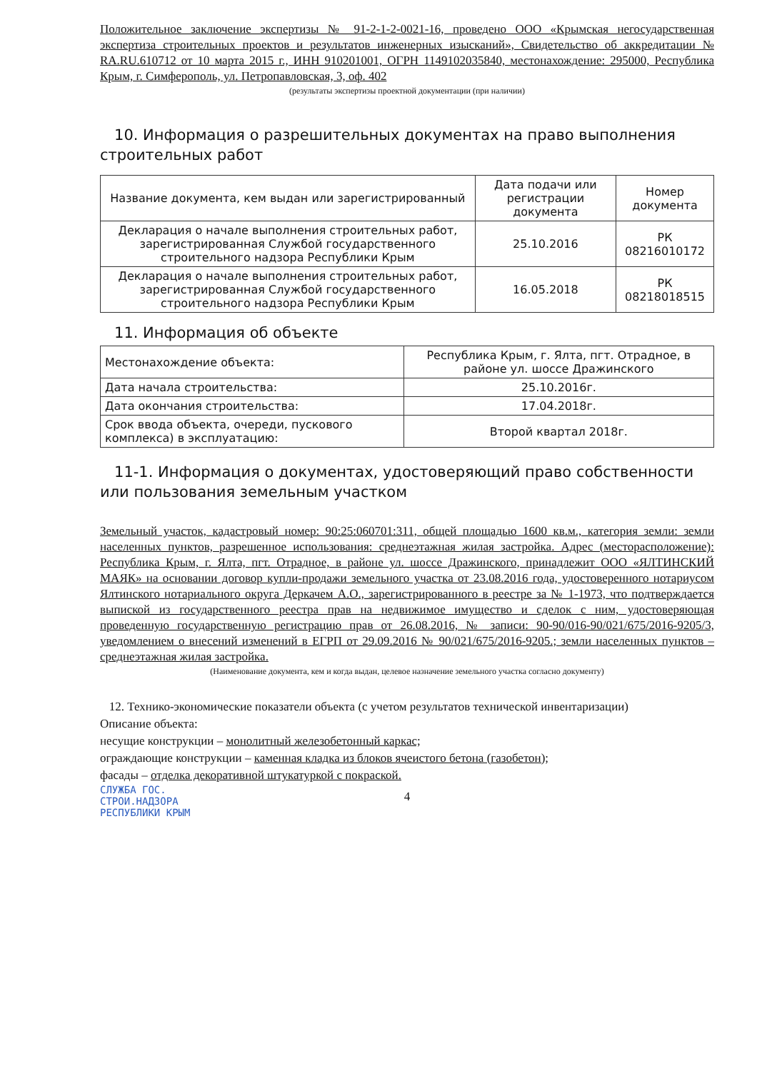Положительное заключение экспертизы № 91-2-1-2-0021-16, проведено ООО «Крымская негосударственная экспертиза строительных проектов и результатов инженерных изысканий», Свидетельство об аккредитации № RA.RU.610712 от 10 марта 2015 г., ИНН 910201001, ОГРН 1149102035840, местонахождение: 295000, Республика Крым, г. Симферополь, ул. Петропавловская, 3, оф. 402
(результаты экспертизы проектной документации (при наличии)
10. Информация о разрешительных документах на право выполнения строительных работ
| Название документа, кем выдан или зарегистрированный | Дата подачи или регистрации документа | Номер документа |
| --- | --- | --- |
| Декларация о начале выполнения строительных работ, зарегистрированная Службой государственного строительного надзора Республики Крым | 25.10.2016 | РК 08216010172 |
| Декларация о начале выполнения строительных работ, зарегистрированная Службой государственного строительного надзора Республики Крым | 16.05.2018 | РК 08218018515 |
11. Информация об объекте
| Местонахождение объекта: | Республика Крым, г. Ялта, пгт. Отрадное, в районе ул. шоссе Дражинского |
| Дата начала строительства: | 25.10.2016г. |
| Дата окончания строительства: | 17.04.2018г. |
| Срок ввода объекта, очереди, пускового комплекса) в эксплуатацию: | Второй квартал 2018г. |
11-1. Информация о документах, удостоверяющий право собственности или пользования земельным участком
Земельный участок, кадастровый номер: 90:25:060701:311, общей площадью 1600 кв.м., категория земли: земли населенных пунктов, разрешенное использования: среднеэтажная жилая застройка. Адрес (месторасположение): Республика Крым, г. Ялта, пгт. Отрадное, в районе ул. шоссе Дражинского, принадлежит ООО «ЯЛТИНСКИЙ МАЯК» на основании договор купли-продажи земельного участка от 23.08.2016 года, удостоверенного нотариусом Ялтинского нотариального округа Деркачем А.О., зарегистрированного в реестре за № 1-1973, что подтверждается выпиской из государственного реестра прав на недвижимое имущество и сделок с ним, удостоверяющая проведенную государственную регистрацию прав от 26.08.2016, № записи: 90-90/016-90/021/675/2016-9205/3, уведомлением о внесений изменений в ЕГРП от 29.09.2016 № 90/021/675/2016-9205.; земли населенных пунктов – среднеэтажная жилая застройка.
(Наименование документа, кем и когда выдан, целевое назначение земельного участка согласно документу)
12. Технико-экономические показатели объекта (с учетом результатов технической инвентаризации)
Описание объекта:
несущие конструкции – монолитный железобетонный каркас;
ограждающие конструкции – каменная кладка из блоков ячеистого бетона (газобетон);
фасады – отделка декоративной штукатуркой с покраской.
СЛУЖБА ГОС.
СТРОИ.НАДЗОРА
РЕСПУБЛИКИ КРЫМ
4